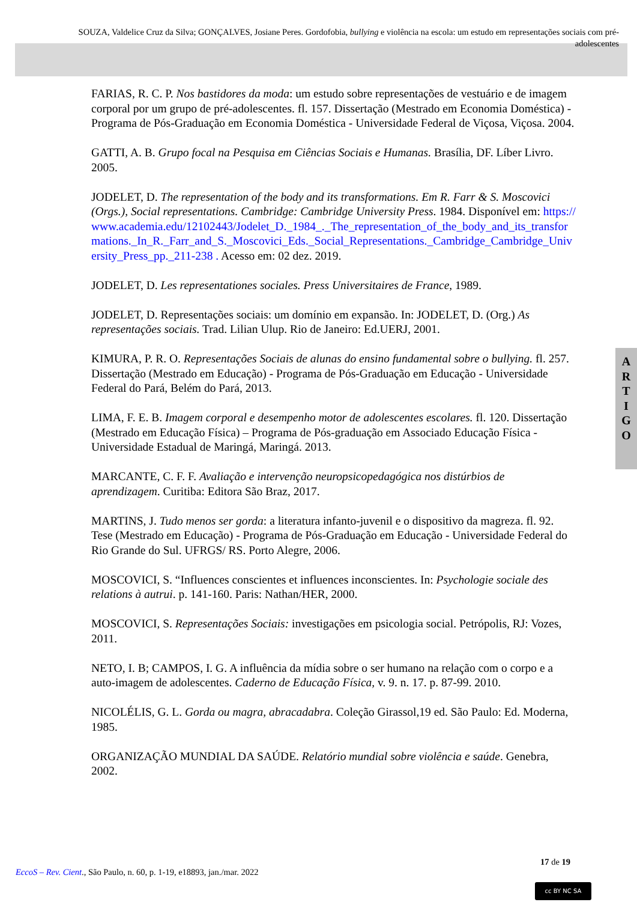SOUZA, Valdelice Cruz da Silva; GONÇALVES, Josiane Peres. Gordofobia, bullying e violência na escola: um estudo em representações sociais com pré-adolescentes
FARIAS, R. C. P. Nos bastidores da moda: um estudo sobre representações de vestuário e de imagem corporal por um grupo de pré-adolescentes. fl. 157. Dissertação (Mestrado em Economia Doméstica) - Programa de Pós-Graduação em Economia Doméstica - Universidade Federal de Viçosa, Viçosa. 2004.
GATTI, A. B. Grupo focal na Pesquisa em Ciências Sociais e Humanas. Brasília, DF. Líber Livro. 2005.
JODELET, D. The representation of the body and its transformations. Em R. Farr & S. Moscovici (Orgs.), Social representations. Cambridge: Cambridge University Press. 1984. Disponível em: https://www.academia.edu/12102443/Jodelet_D._1984_._The_representation_of_the_body_and_its_transformations._In_R._Farr_and_S._Moscovici_Eds._Social_Representations._Cambridge_Cambridge_University_Press_pp._211-238 . Acesso em: 02 dez. 2019.
JODELET, D. Les representationes sociales. Press Universitaires de France, 1989.
JODELET, D. Representações sociais: um domínio em expansão. In: JODELET, D. (Org.) As representações sociais. Trad. Lilian Ulup. Rio de Janeiro: Ed.UERJ, 2001.
KIMURA, P. R. O. Representações Sociais de alunas do ensino fundamental sobre o bullying. fl. 257. Dissertação (Mestrado em Educação) - Programa de Pós-Graduação em Educação - Universidade Federal do Pará, Belém do Pará, 2013.
LIMA, F. E. B. Imagem corporal e desempenho motor de adolescentes escolares. fl. 120. Dissertação (Mestrado em Educação Física) – Programa de Pós-graduação em Associado Educação Física - Universidade Estadual de Maringá, Maringá. 2013.
MARCANTE, C. F. F. Avaliação e intervenção neuropsicopedagógica nos distúrbios de aprendizagem. Curitiba: Editora São Braz, 2017.
MARTINS, J. Tudo menos ser gorda: a literatura infanto-juvenil e o dispositivo da magreza. fl. 92. Tese (Mestrado em Educação) - Programa de Pós-Graduação em Educação - Universidade Federal do Rio Grande do Sul. UFRGS/ RS. Porto Alegre, 2006.
MOSCOVICI, S. “Influences conscientes et influences inconscientes. In: Psychologie sociale des relations à autrui. p. 141-160. Paris: Nathan/HER, 2000.
MOSCOVICI, S. Representações Sociais: investigações em psicologia social. Petrópolis, RJ: Vozes, 2011.
NETO, I. B; CAMPOS, I. G. A influência da mídia sobre o ser humano na relação com o corpo e a auto-imagem de adolescentes. Caderno de Educação Física, v. 9. n. 17. p. 87-99. 2010.
NICOLÉLIS, G. L. Gorda ou magra, abracadabra. Coleção Girassol,19 ed. São Paulo: Ed. Moderna, 1985.
ORGANIZAÇÃO MUNDIAL DA SAÚDE. Relatório mundial sobre violência e saúde. Genebra, 2002.
A
R
T
I
G
O
17 de 19
EccoS – Rev. Cient., São Paulo, n. 60, p. 1-19, e18893, jan./mar. 2022
cc BY NC SA